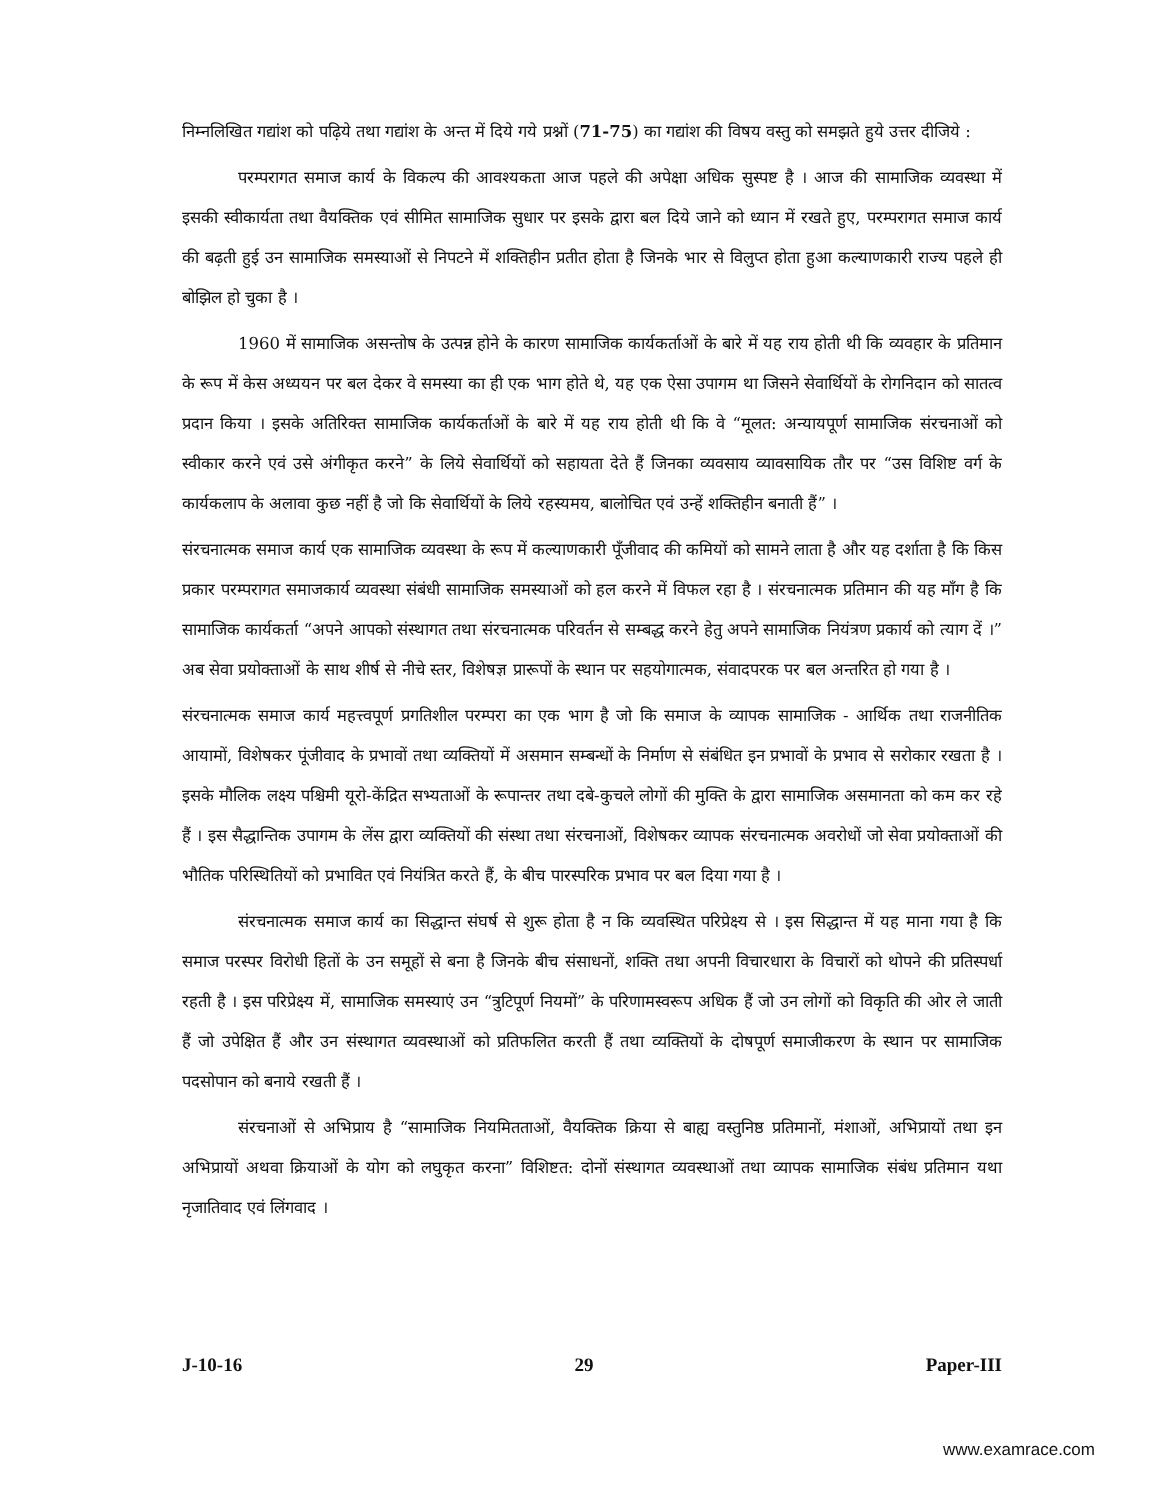निम्नलिखित गद्यांश को पढ़िये तथा गद्यांश के अन्त में दिये गये प्रश्नों (71-75) का गद्यांश की विषय वस्तु को समझते हुये उत्तर दीजिये :
परम्परागत समाज कार्य के विकल्प की आवश्यकता आज पहले की अपेक्षा अधिक सुस्पष्ट है । आज की सामाजिक व्यवस्था में इसकी स्वीकार्यता तथा वैयक्तिक एवं सीमित सामाजिक सुधार पर इसके द्वारा बल दिये जाने को ध्यान में रखते हुए, परम्परागत समाज कार्य की बढ़ती हुई उन सामाजिक समस्याओं से निपटने में शक्तिहीन प्रतीत होता है जिनके भार से विलुप्त होता हुआ कल्याणकारी राज्य पहले ही बोझिल हो चुका है ।
1960 में सामाजिक असन्तोष के उत्पन्न होने के कारण सामाजिक कार्यकर्ताओं के बारे में यह राय होती थी कि व्यवहार के प्रतिमान के रूप में केस अध्ययन पर बल देकर वे समस्या का ही एक भाग होते थे, यह एक ऐसा उपागम था जिसने सेवार्थियों के रोगनिदान को सातत्व प्रदान किया । इसके अतिरिक्त सामाजिक कार्यकर्ताओं के बारे में यह राय होती थी कि वे “मूलत: अन्यायपूर्ण सामाजिक संरचनाओं को स्वीकार करने एवं उसे अंगीकृत करने” के लिये सेवार्थियों को सहायता देते हैं जिनका व्यवसाय व्यावसायिक तौर पर “उस विशिष्ट वर्ग के कार्यकलाप के अलावा कुछ नहीं है जो कि सेवार्थियों के लिये रहस्यमय, बालोचित एवं उन्हें शक्तिहीन बनाती हैं” ।
संरचनात्मक समाज कार्य एक सामाजिक व्यवस्था के रूप में कल्याणकारी पूँजीवाद की कमियों को सामने लाता है और यह दर्शाता है कि किस प्रकार परम्परागत समाजकार्य व्यवस्था संबंधी सामाजिक समस्याओं को हल करने में विफल रहा है । संरचनात्मक प्रतिमान की यह माँग है कि सामाजिक कार्यकर्ता “अपने आपको संस्थागत तथा संरचनात्मक परिवर्तन से सम्बद्ध करने हेतु अपने सामाजिक नियंत्रण प्रकार्य को त्याग दें ।” अब सेवा प्रयोक्ताओं के साथ शीर्ष से नीचे स्तर, विशेषज्ञ प्रारूपों के स्थान पर सहयोगात्मक, संवादपरक पर बल अन्तरित हो गया है ।
संरचनात्मक समाज कार्य महत्त्वपूर्ण प्रगतिशील परम्परा का एक भाग है जो कि समाज के व्यापक सामाजिक - आर्थिक तथा राजनीतिक आयामों, विशेषकर पूंजीवाद के प्रभावों तथा व्यक्तियों में असमान सम्बन्धों के निर्माण से संबंधित इन प्रभावों के प्रभाव से सरोकार रखता है । इसके मौलिक लक्ष्य पश्चिमी यूरो-केंद्रित सभ्यताओं के रूपान्तर तथा दबे-कुचले लोगों की मुक्ति के द्वारा सामाजिक असमानता को कम कर रहे हैं । इस सैद्धान्तिक उपागम के लेंस द्वारा व्यक्तियों की संस्था तथा संरचनाओं, विशेषकर व्यापक संरचनात्मक अवरोधों जो सेवा प्रयोक्ताओं की भौतिक परिस्थितियों को प्रभावित एवं नियंत्रित करते हैं, के बीच पारस्परिक प्रभाव पर बल दिया गया है ।
संरचनात्मक समाज कार्य का सिद्धान्त संघर्ष से शुरू होता है न कि व्यवस्थित परिप्रेक्ष्य से । इस सिद्धान्त में यह माना गया है कि समाज परस्पर विरोधी हितों के उन समूहों से बना है जिनके बीच संसाधनों, शक्ति तथा अपनी विचारधारा के विचारों को थोपने की प्रतिस्पर्धा रहती है । इस परिप्रेक्ष्य में, सामाजिक समस्याएं उन “त्रुटिपूर्ण नियमों” के परिणामस्वरूप अधिक हैं जो उन लोगों को विकृति की ओर ले जाती हैं जो उपेक्षित हैं और उन संस्थागत व्यवस्थाओं को प्रतिफलित करती हैं तथा व्यक्तियों के दोषपूर्ण समाजीकरण के स्थान पर सामाजिक पदसोपान को बनाये रखती हैं ।
संरचनाओं से अभिप्राय है “सामाजिक नियमितताओं, वैयक्तिक क्रिया से बाह्य वस्तुनिष्ठ प्रतिमानों, मंशाओं, अभिप्रायों तथा इन अभिप्रायों अथवा क्रियाओं के योग को लघुकृत करना” विशिष्टत: दोनों संस्थागत व्यवस्थाओं तथा व्यापक सामाजिक संबंध प्रतिमान यथा नृजातिवाद एवं लिंगवाद ।
J-10-16 29 Paper-III
www.examrace.com